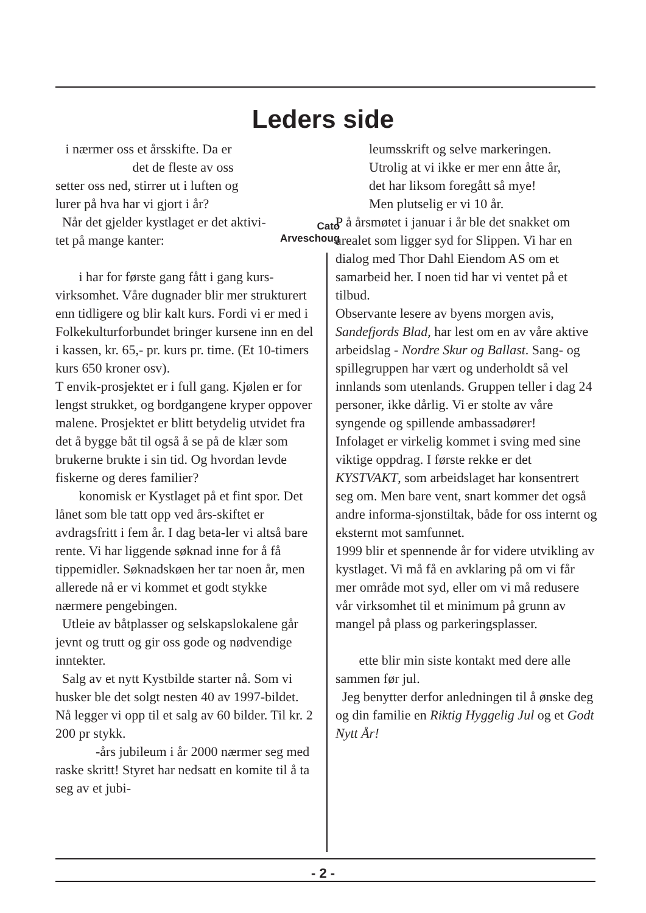Leders side
i nærmer oss et årsskifte. Da er
det de fleste av oss
setter oss ned, stirrer ut i luften og
lurer på hva har vi gjort i år?
Når det gjelder kystlaget er det aktivi-
tet på mange kanter:
i har for første gang fått i gang kurs-virksomhet. Våre dugnader blir mer strukturert enn tidligere og blir kalt kurs. Fordi vi er med i Folkekulturforbundet bringer kursene inn en del i kassen, kr. 65,- pr. kurs pr. time. (Et 10-timers kurs 650 kroner osv).
T envik-prosjektet er i full gang. Kjølen er for lengst strukket, og bordgangene kryper oppover malene. Prosjektet er blitt betydelig utvidet fra det å bygge båt til også å se på de klær som brukerne brukte i sin tid. Og hvordan levde fiskerne og deres familier?
konomisk er Kystlaget på et fint spor. Det lånet som ble tatt opp ved års-skiftet er avdragsfritt i fem år. I dag beta-ler vi altså bare rente. Vi har liggende søknad inne for å få tippemidler. Søknadskøen her tar noen år, men allerede nå er vi kommet et godt stykke nærmere pengebingen.
Utleie av båtplasser og selskapslokalene går jevnt og trutt og gir oss gode og nødvendige inntekter.
Salg av et nytt Kystbilde starter nå. Som vi husker ble det solgt nesten 40 av 1997-bildet. Nå legger vi opp til et salg av 60 bilder. Til kr. 2 200 pr stykk.
-års jubileum i år 2000 nærmer seg med raske skritt! Styret har nedsatt en komite til å ta seg av et jubi-
Cato
Arveschoug
leumsskrift og selve markeringen.
Utrolig at vi ikke er mer enn åtte år,
det har liksom foregått så mye!
Men plutselig er vi 10 år.
P å årsmøtet i januar i år ble det snakket om arealet som ligger syd for Slippen. Vi har en dialog med Thor Dahl Eiendom AS om et samarbeid her. I noen tid har vi ventet på et tilbud.
Observante lesere av byens morgen avis, Sandefjords Blad, har lest om en av våre aktive arbeidslag - Nordre Skur og Ballast. Sang- og spillegruppen har vært og underholdt så vel innlands som utenlands. Gruppen teller i dag 24 personer, ikke dårlig. Vi er stolte av våre syngende og spillende ambassadører!
Infolaget er virkelig kommet i sving med sine viktige oppdrag. I første rekke er det KYSTVAKT, som arbeidslaget har konsentrert seg om. Men bare vent, snart kommer det også andre informa-sjonstiltak, både for oss internt og eksternt mot samfunnet.
1999 blir et spennende år for videre utvikling av kystlaget. Vi må få en avklaring på om vi får mer område mot syd, eller om vi må redusere vår virksomhet til et minimum på grunn av mangel på plass og parkeringsplasser.
ette blir min siste kontakt med dere alle sammen før jul.
Jeg benytter derfor anledningen til å ønske deg og din familie en Riktig Hyggelig Jul og et Godt Nytt År!
- 2 -